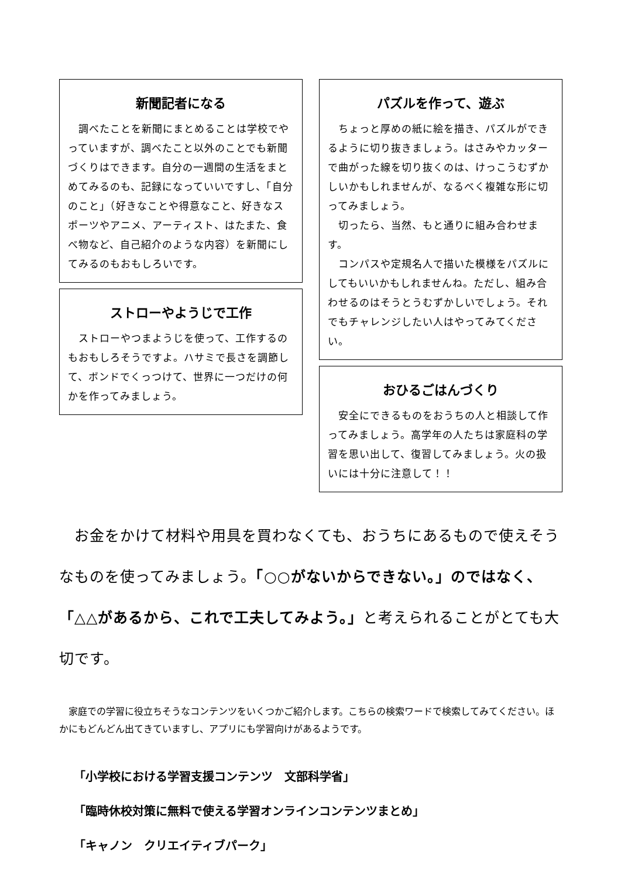新聞記者になる
　調べたことを新聞にまとめることは学校でやっていますが、調べたこと以外のことでも新聞づくりはできます。自分の一週間の生活をまとめてみるのも、記録になっていいですし、「自分のこと」（好きなことや得意なこと、好きなスポーツやアニメ、アーティスト、はたまた、食べ物など、自己紹介のような内容）を新聞にしてみるのもおもしろいです。
ストローやようじで工作
　ストローやつまようじを使って、工作するのもおもしろそうですよ。ハサミで長さを調節して、ボンドでくっつけて、世界に一つだけの何かを作ってみましょう。
パズルを作って、遊ぶ
　ちょっと厚めの紙に絵を描き、パズルができるように切り抜きましょう。はさみやカッターで曲がった線を切り抜くのは、けっこうむずかしいかもしれませんが、なるべく複雑な形に切ってみましょう。
　切ったら、当然、もと通りに組み合わせます。
　コンパスや定規名人で描いた模様をパズルにしてもいいかもしれませんね。ただし、組み合わせるのはそうとうむずかしいでしょう。それでもチャレンジしたい人はやってみてください。
おひるごはんづくり
　安全にできるものをおうちの人と相談して作ってみましょう。高学年の人たちは家庭科の学習を思い出して、復習してみましょう。火の扱いには十分に注意して！！
　お金をかけて材料や用具を買わなくても、おうちにあるもので使えそうなものを使ってみましょう。「○○がないからできない。」のではなく、「△△があるから、これで工夫してみよう。」と考えられることがとても大切です。
　家庭での学習に役立ちそうなコンテンツをいくつかご紹介します。こちらの検索ワードで検索してみてください。ほかにもどんどん出てきていますし、アプリにも学習向けがあるようです。
「小学校における学習支援コンテンツ　文部科学省」
「臨時休校対策に無料で使える学習オンラインコンテンツまとめ」
「キャノン　クリエイティブパーク」